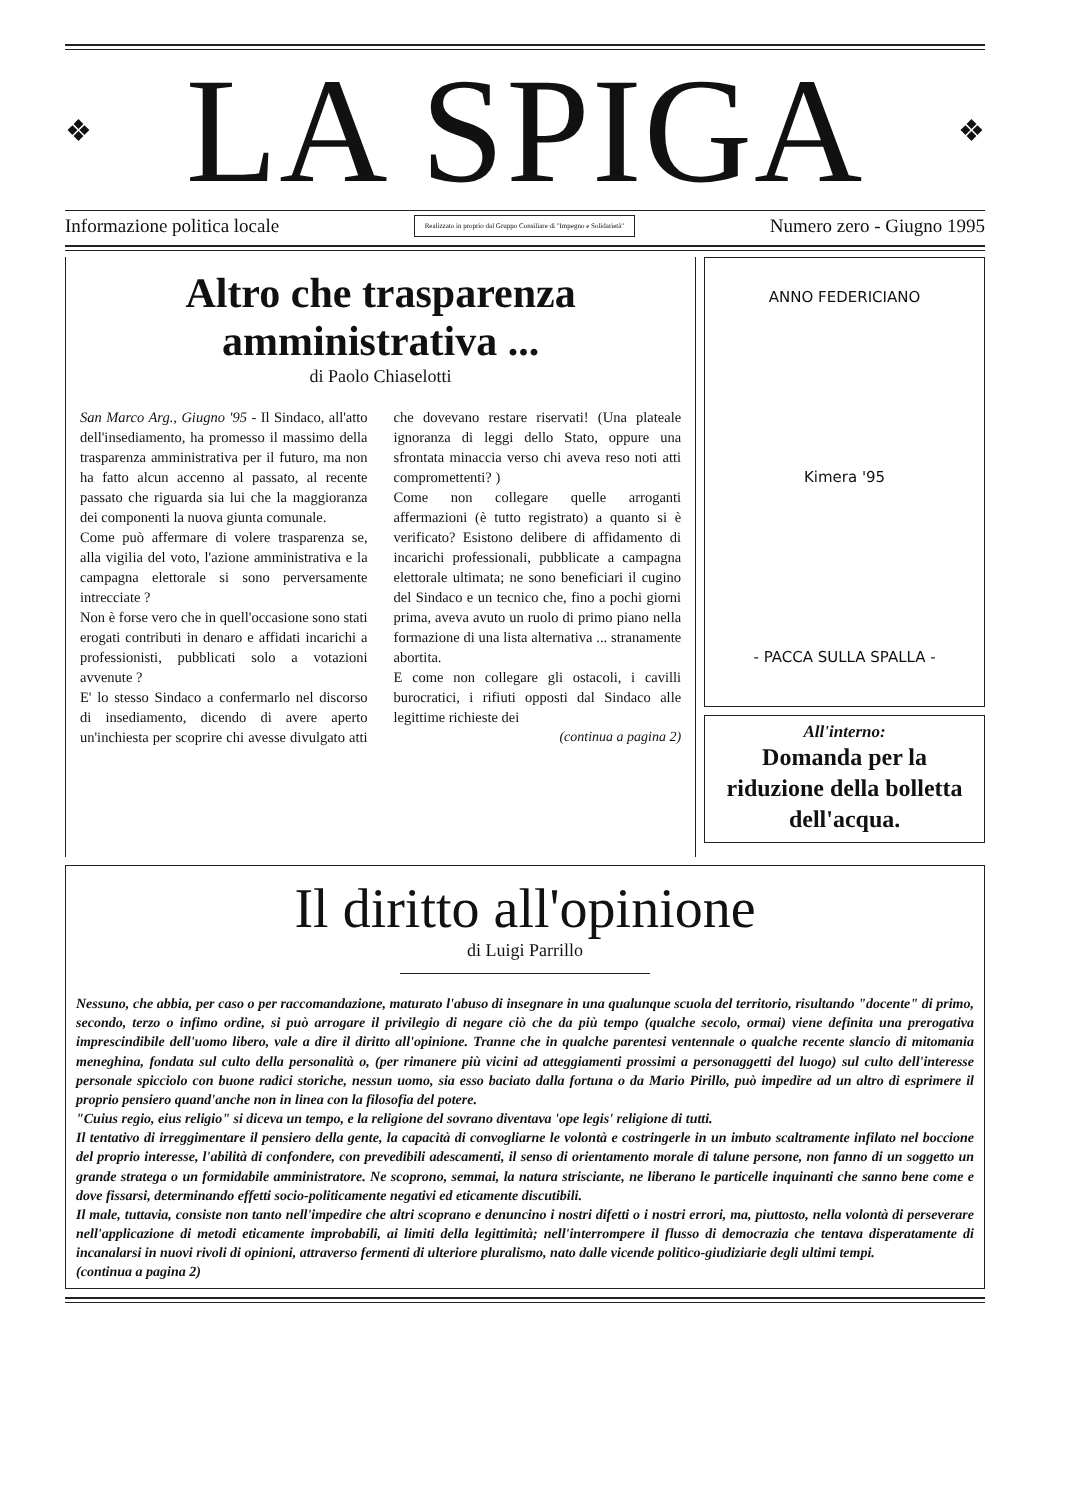❖
LA SPIGA
❖
Informazione politica locale Realizzato in proprio dal Gruppo Consiliare di "Impegno e Solidarietà" Numero zero - Giugno 1995
Altro che trasparenza amministrativa ...
di Paolo Chiaselotti
San Marco Arg., Giugno '95 - Il Sindaco, all'atto dell'insediamento, ha promesso il massimo della trasparenza amministrativa per il futuro, ma non ha fatto alcun accenno al passato, al recente passato che riguarda sia lui che la maggioranza dei componenti la nuova giunta comunale.
Come può affermare di volere trasparenza se, alla vigilia del voto, l'azione amministrativa e la campagna elettorale si sono perversamente intrecciate ?
Non è forse vero che in quell'occasione sono stati erogati contributi in denaro e affidati incarichi a professionisti, pubblicati solo a votazioni avvenute ?
E' lo stesso Sindaco a confermarlo nel discorso di insediamento, dicendo di avere aperto un'inchiesta per scoprire chi avesse divulgato atti che dovevano restare riservati! (Una plateale ignoranza di leggi dello Stato, oppure una sfrontata minaccia verso chi aveva reso noti atti compromettenti? )
Come non collegare quelle arroganti affermazioni (è tutto registrato) a quanto si è verificato? Esistono delibere di affidamento di incarichi professionali, pubblicate a campagna elettorale ultimata; ne sono beneficiari il cugino del Sindaco e un tecnico che, fino a pochi giorni prima, aveva avuto un ruolo di primo piano nella formazione di una lista alternativa ... stranamente abortita.
E come non collegare gli ostacoli, i cavilli burocratici, i rifiuti opposti dal Sindaco alle legittime richieste dei
(continua a pagina 2)
ANNO FEDERICIANO
Kimera '95
- PACCA SULLA SPALLA -
All'interno:
Domanda per la riduzione della bolletta dell'acqua.
Il diritto all'opinione
di Luigi Parrillo
Nessuno, che abbia, per caso o per raccomandazione, maturato l'abuso di insegnare in una qualunque scuola del territorio, risultando "docente" di primo, secondo, terzo o infimo ordine, si può arrogare il privilegio di negare ciò che da più tempo (qualche secolo, ormai) viene definita una prerogativa imprescindibile dell'uomo libero, vale a dire il diritto all'opinione. Tranne che in qualche parentesi ventennale o qualche recente slancio di mitomania meneghina, fondata sul culto della personalità o, (per rimanere più vicini ad atteggiamenti prossimi a personaggetti del luogo) sul culto dell'interesse personale spicciolo con buone radici storiche, nessun uomo, sia esso baciato dalla fortuna o da Mario Pirillo, può impedire ad un altro di esprimere il proprio pensiero quand'anche non in linea con la filosofia del potere.
"Cuius regio, eius religio" si diceva un tempo, e la religione del sovrano diventava 'ope legis' religione di tutti.
Il tentativo di irreggimentare il pensiero della gente, la capacità di convogliarne le volontà e costringerle in un imbuto scaltramente infilato nel boccione del proprio interesse, l'abilità di confondere, con prevedibili adescamenti, il senso di orientamento morale di talune persone, non fanno di un soggetto un grande stratega o un formidabile amministratore. Ne scoprono, semmai, la natura strisciante, ne liberano le particelle inquinanti che sanno bene come e dove fissarsi, determinando effetti socio-politicamente negativi ed eticamente discutibili.
Il male, tuttavia, consiste non tanto nell'impedire che altri scoprano e denuncino i nostri difetti o i nostri errori, ma, piuttosto, nella volontà di perseverare nell'applicazione di metodi eticamente improbabili, ai limiti della legittimità; nell'interrompere il flusso di democrazia che tentava disperatamente di incanalarsi in nuovi rivoli di opinioni, attraverso fermenti di ulteriore pluralismo, nato dalle vicende politico-giudiziarie degli ultimi tempi.
(continua a pagina 2)